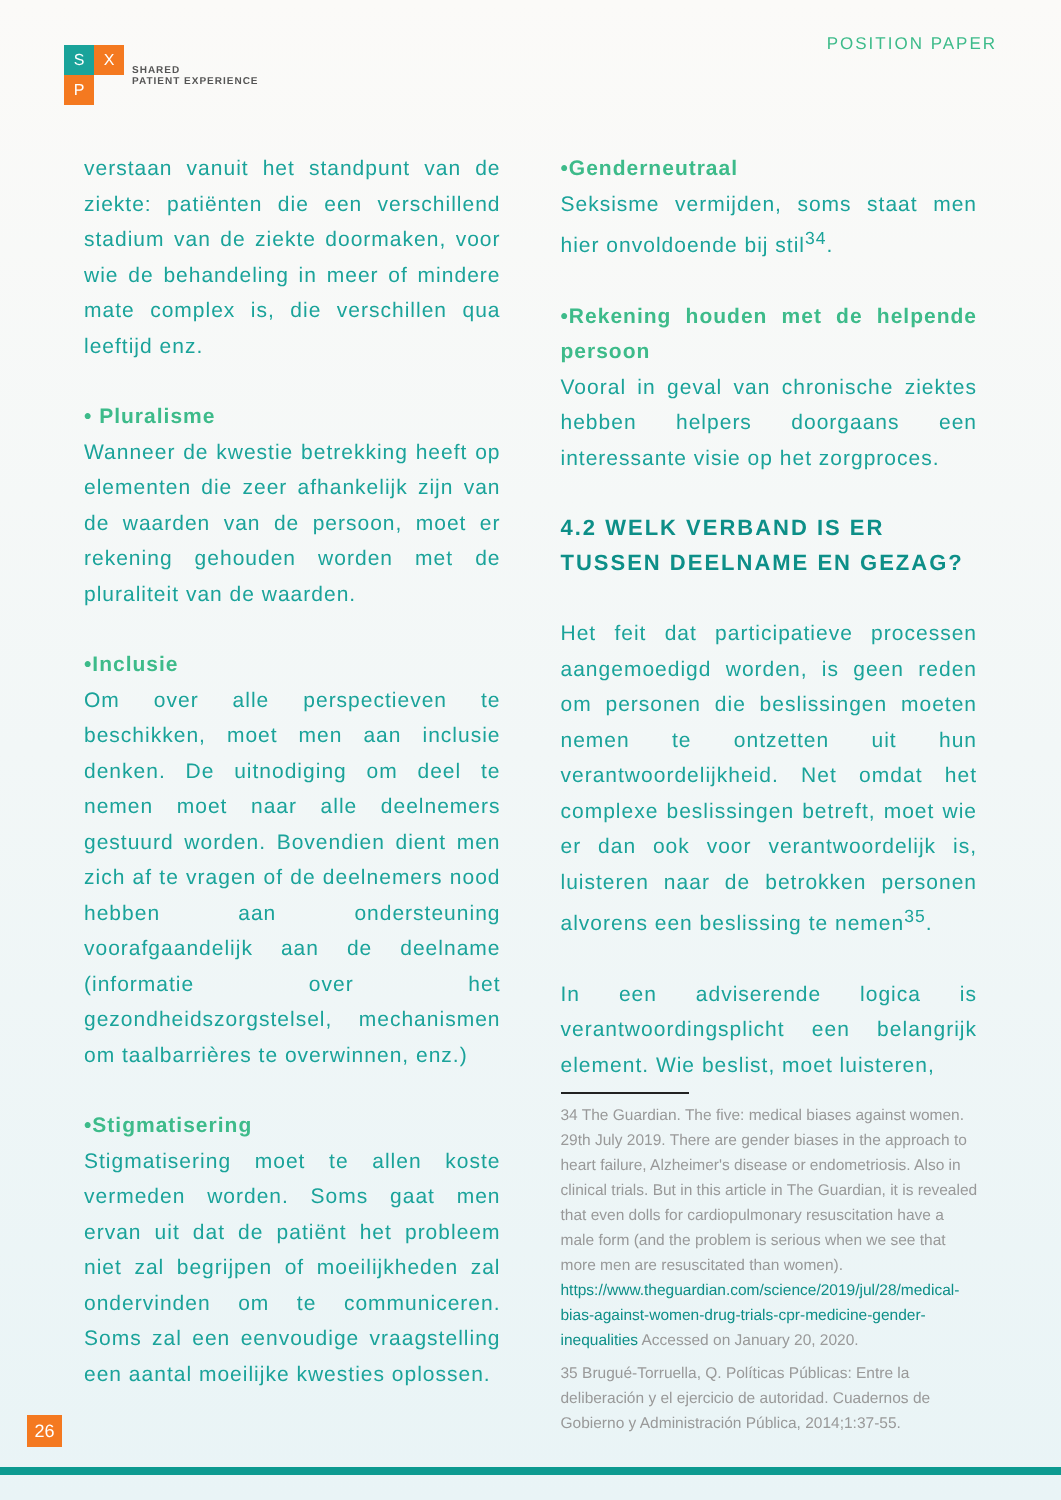S
X
P
SHARED
PATIENT EXPERIENCE
POSITION PAPER
verstaan vanuit het standpunt van de ziekte: patiënten die een verschillend stadium van de ziekte doormaken, voor wie de behandeling in meer of mindere mate complex is, die verschillen qua leeftijd enz.
• Pluralisme
Wanneer de kwestie betrekking heeft op elementen die zeer afhankelijk zijn van de waarden van de persoon, moet er rekening gehouden worden met de pluraliteit van de waarden.
•Inclusie
Om over alle perspectieven te beschikken, moet men aan inclusie denken. De uitnodiging om deel te nemen moet naar alle deelnemers gestuurd worden. Bovendien dient men zich af te vragen of de deelnemers nood hebben aan ondersteuning voorafgaandelijk aan de deelname (informatie over het gezondheidszorgstelsel, mechanismen om taalbarrières te overwinnen, enz.)
•Stigmatisering
Stigmatisering moet te allen koste vermeden worden. Soms gaat men ervan uit dat de patiënt het probleem niet zal begrijpen of moeilijkheden zal ondervinden om te communiceren. Soms zal een eenvoudige vraagstelling een aantal moeilijke kwesties oplossen.
•Genderneutraal
Seksisme vermijden, soms staat men hier onvoldoende bij stil<sup>34</sup>.
•Rekening houden met de helpende persoon
Vooral in geval van chronische ziektes hebben helpers doorgaans een interessante visie op het zorgproces.
4.2 WELK VERBAND IS ER TUSSEN DEELNAME EN GEZAG?
Het feit dat participatieve processen aangemoedigd worden, is geen reden om personen die beslissingen moeten nemen te ontzetten uit hun verantwoordelijkheid. Net omdat het complexe beslissingen betreft, moet wie er dan ook voor verantwoordelijk is, luisteren naar de betrokken personen alvorens een beslissing te nemen<sup>35</sup>.
In een adviserende logica is verantwoordingsplicht een belangrijk element. Wie beslist, moet luisteren,
34 The Guardian. The five: medical biases against women. 29th July 2019. There are gender biases in the approach to heart failure, Alzheimer's disease or endometriosis. Also in clinical trials. But in this article in The Guardian, it is revealed that even dolls for cardiopulmonary resuscitation have a male form (and the problem is serious when we see that more men are resuscitated than women). https://www.theguardian.com/science/2019/jul/28/medical-bias-against-women-drug-trials-cpr-medicine-gender-inequalities Accessed on January 20, 2020.
35 Brugué-Torruella, Q. Políticas Públicas: Entre la deliberación y el ejercicio de autoridad. Cuadernos de Gobierno y Administración Pública, 2014;1:37-55.
26